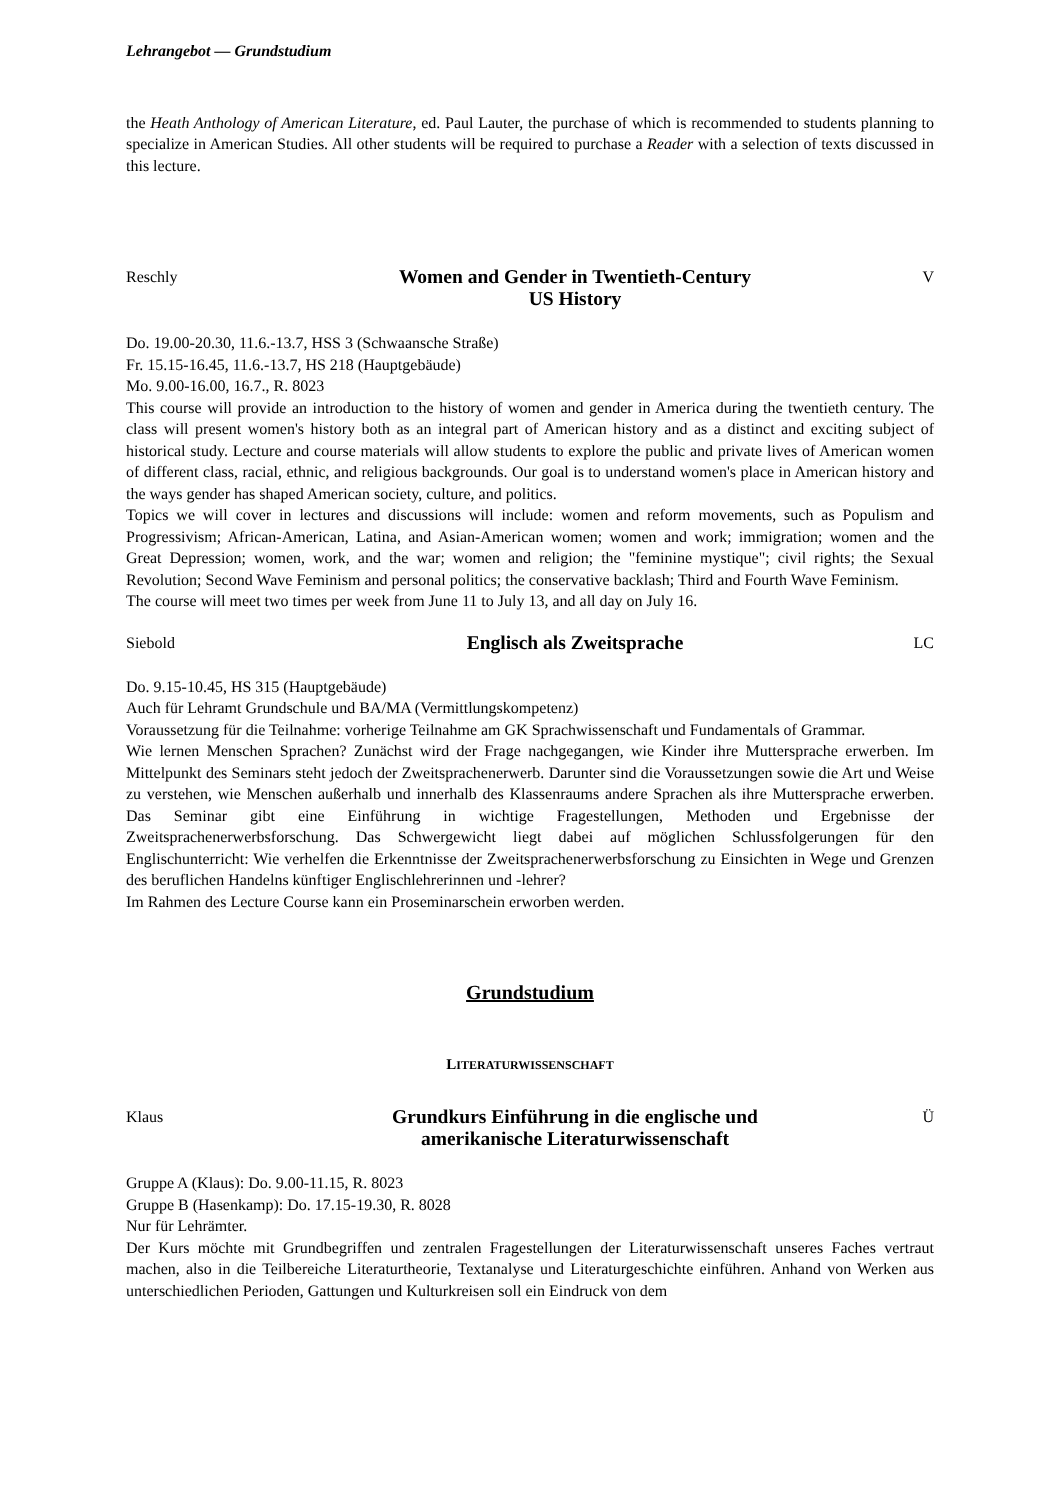Lehrangebot — Grundstudium
the Heath Anthology of American Literature, ed. Paul Lauter, the purchase of which is recommended to students planning to specialize in American Studies. All other students will be required to purchase a Reader with a selection of texts discussed in this lecture.
Reschly
Women and Gender in Twentieth-Century
US History
V
Do. 19.00-20.30, 11.6.-13.7, HSS 3 (Schwaansche Straße)
Fr. 15.15-16.45, 11.6.-13.7, HS 218 (Hauptgebäude)
Mo. 9.00-16.00, 16.7., R. 8023
This course will provide an introduction to the history of women and gender in America during the twentieth century. The class will present women's history both as an integral part of American history and as a distinct and exciting subject of historical study. Lecture and course materials will allow students to explore the public and private lives of American women of different class, racial, ethnic, and religious backgrounds. Our goal is to understand women's place in American history and the ways gender has shaped American society, culture, and politics.
Topics we will cover in lectures and discussions will include: women and reform movements, such as Populism and Progressivism; African-American, Latina, and Asian-American women; women and work; immigration; women and the Great Depression; women, work, and the war; women and religion; the "feminine mystique"; civil rights; the Sexual Revolution; Second Wave Feminism and personal politics; the conservative backlash; Third and Fourth Wave Feminism.
The course will meet two times per week from June 11 to July 13, and all day on July 16.
Siebold
Englisch als Zweitsprache
LC
Do. 9.15-10.45, HS 315 (Hauptgebäude)
Auch für Lehramt Grundschule und BA/MA (Vermittlungskompetenz)
Voraussetzung für die Teilnahme: vorherige Teilnahme am GK Sprachwissenschaft und Fundamentals of Grammar.
Wie lernen Menschen Sprachen? Zunächst wird der Frage nachgegangen, wie Kinder ihre Muttersprache erwerben. Im Mittelpunkt des Seminars steht jedoch der Zweitsprachenerwerb. Darunter sind die Voraussetzungen sowie die Art und Weise zu verstehen, wie Menschen außerhalb und innerhalb des Klassenraums andere Sprachen als ihre Muttersprache erwerben. Das Seminar gibt eine Einführung in wichtige Fragestellungen, Methoden und Ergebnisse der Zweitsprachenerwerbsforschung. Das Schwergewicht liegt dabei auf möglichen Schlussfolgerungen für den Englischunterricht: Wie verhelfen die Erkenntnisse der Zweitsprachenerwerbsforschung zu Einsichten in Wege und Grenzen des beruflichen Handelns künftiger Englischlehrerinnen und -lehrer?
Im Rahmen des Lecture Course kann ein Proseminarschein erworben werden.
Grundstudium
LITERATURWISSENSCHAFT
Klaus
Grundkurs Einführung in die englische und
amerikanische Literaturwissenschaft
Ü
Gruppe A (Klaus): Do. 9.00-11.15, R. 8023
Gruppe B (Hasenkamp): Do. 17.15-19.30, R. 8028
Nur für Lehrämter.
Der Kurs möchte mit Grundbegriffen und zentralen Fragestellungen der Literaturwissenschaft unseres Faches vertraut machen, also in die Teilbereiche Literaturtheorie, Textanalyse und Literaturgeschichte einführen. Anhand von Werken aus unterschiedlichen Perioden, Gattungen und Kulturkreisen soll ein Eindruck von dem